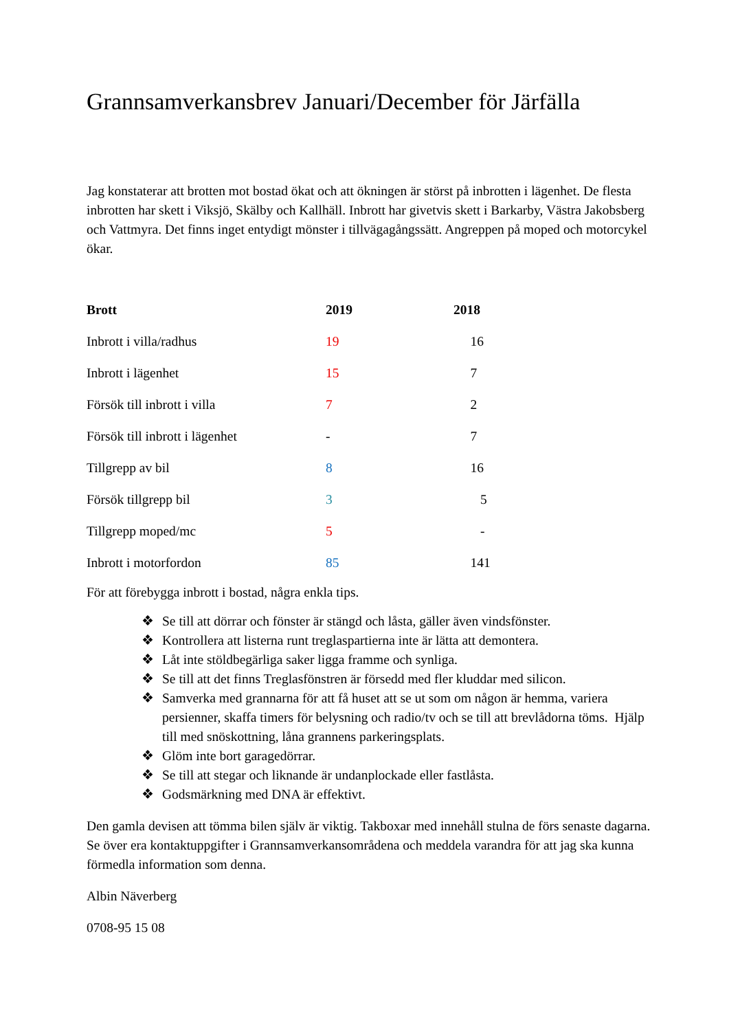Grannsamverkansbrev Januari/December för Järfälla
Jag konstaterar att brotten mot bostad ökat och att ökningen är störst på inbrotten i lägenhet. De flesta inbrotten har skett i Viksjö, Skälby och Kallhäll. Inbrott har givetvis skett i Barkarby, Västra Jakobsberg och Vattmyra. Det finns inget entydigt mönster i tillvägagångssätt. Angreppen på moped och motorcykel ökar.
| Brott | 2019 | 2018 |
| --- | --- | --- |
| Inbrott i villa/radhus | 19 | 16 |
| Inbrott i lägenhet | 15 | 7 |
| Försök till inbrott i villa | 7 | 2 |
| Försök till inbrott i lägenhet | - | 7 |
| Tillgrepp av bil | 8 | 16 |
| Försök tillgrepp bil | 3 | 5 |
| Tillgrepp moped/mc | 5 | - |
| Inbrott i motorfordon | 85 | 141 |
För att förebygga inbrott i bostad, några enkla tips.
❖ Se till att dörrar och fönster är stängd och låsta, gäller även vindsfönster.
❖ Kontrollera att listerna runt treglaspartierna inte är lätta att demontera.
❖ Låt inte stöldbegärliga saker ligga framme och synliga.
❖ Se till att det finns Treglasfönstren är försedd med fler kluddar med silicon.
❖ Samverka med grannarna för att få huset att se ut som om någon är hemma, variera persienner, skaffa timers för belysning och radio/tv och se till att brevlådorna töms. Hjälp till med snöskottning, låna grannens parkeringsplats.
❖ Glöm inte bort garagedörrar.
❖ Se till att stegar och liknande är undanplockade eller fastlåsta.
❖ Godsmärkning med DNA är effektivt.
Den gamla devisen att tömma bilen själv är viktig. Takboxar med innehåll stulna de förs senaste dagarna. Se över era kontaktuppgifter i Grannsamverkansområdena och meddela varandra för att jag ska kunna förmedla information som denna.
Albin Näverberg
0708-95 15 08